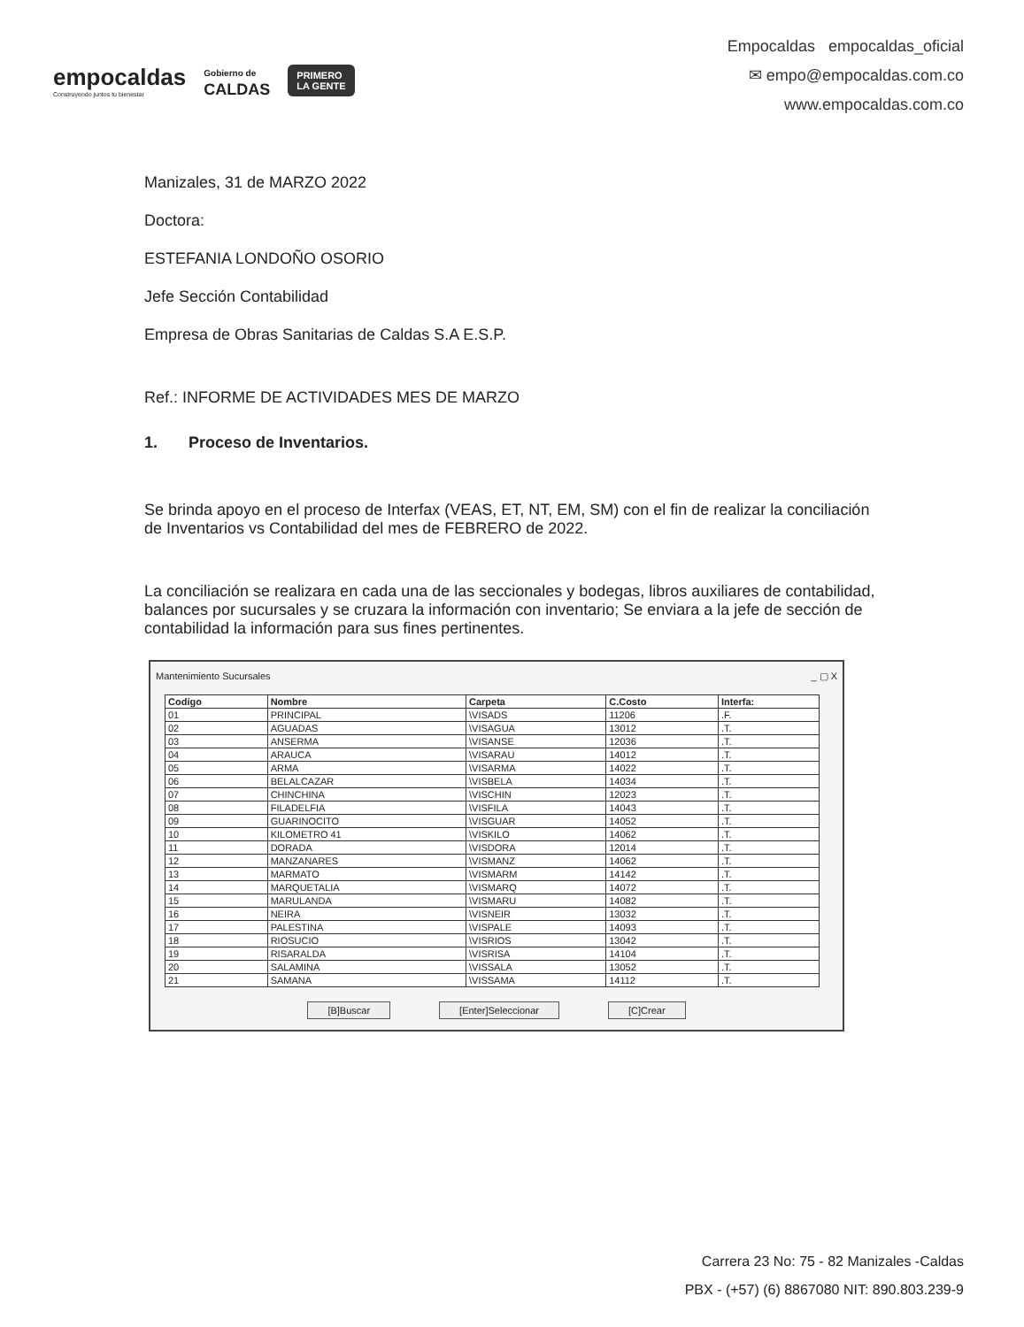empocaldas
Construyendo juntos tu bienestar
Gobierno de
CALDAS
PRIMERO
LA GENTE
Empocaldas empocaldas_oficial
✉ empo@empocaldas.com.co
www.empocaldas.com.co
Manizales, 31 de MARZO 2022
Doctora:
ESTEFANIA LONDOÑO OSORIO
Jefe Sección Contabilidad
Empresa de Obras Sanitarias de Caldas S.A E.S.P.
Ref.: INFORME DE ACTIVIDADES MES DE MARZO
1. Proceso de Inventarios.
Se brinda apoyo en el proceso de Interfax (VEAS, ET, NT, EM, SM) con el fin de realizar la conciliación de Inventarios vs Contabilidad del mes de FEBRERO de 2022.
La conciliación se realizara en cada una de las seccionales y bodegas, libros auxiliares de contabilidad, balances por sucursales y se cruzara la información con inventario; Se enviara a la jefe de sección de contabilidad la información para sus fines pertinentes.
Mantenimiento Sucursales _ ▢ X
| Codigo | Nombre | Carpeta | C.Costo | Interfa: |
| --- | --- | --- | --- | --- |
| 01 | PRINCIPAL | \VISADS | 11206 | .F. |
| 02 | AGUADAS | \VISAGUA | 13012 | .T. |
| 03 | ANSERMA | \VISANSE | 12036 | .T. |
| 04 | ARAUCA | \VISARAU | 14012 | .T. |
| 05 | ARMA | \VISARMA | 14022 | .T. |
| 06 | BELALCAZAR | \VISBELA | 14034 | .T. |
| 07 | CHINCHINA | \VISCHIN | 12023 | .T. |
| 08 | FILADELFIA | \VISFILA | 14043 | .T. |
| 09 | GUARINOCITO | \VISGUAR | 14052 | .T. |
| 10 | KILOMETRO 41 | \VISKILO | 14062 | .T. |
| 11 | DORADA | \VISDORA | 12014 | .T. |
| 12 | MANZANARES | \VISMANZ | 14062 | .T. |
| 13 | MARMATO | \VISMARM | 14142 | .T. |
| 14 | MARQUETALIA | \VISMARQ | 14072 | .T. |
| 15 | MARULANDA | \VISMARU | 14082 | .T. |
| 16 | NEIRA | \VISNEIR | 13032 | .T. |
| 17 | PALESTINA | \VISPALE | 14093 | .T. |
| 18 | RIOSUCIO | \VISRIOS | 13042 | .T. |
| 19 | RISARALDA | \VISRISA | 14104 | .T. |
| 20 | SALAMINA | \VISSALA | 13052 | .T. |
| 21 | SAMANA | \VISSAMA | 14112 | .T. |
[B]Buscar [Enter]Seleccionar [C]Crear
Carrera 23 No: 75 - 82 Manizales -Caldas
PBX - (+57) (6) 8867080 NIT: 890.803.239-9